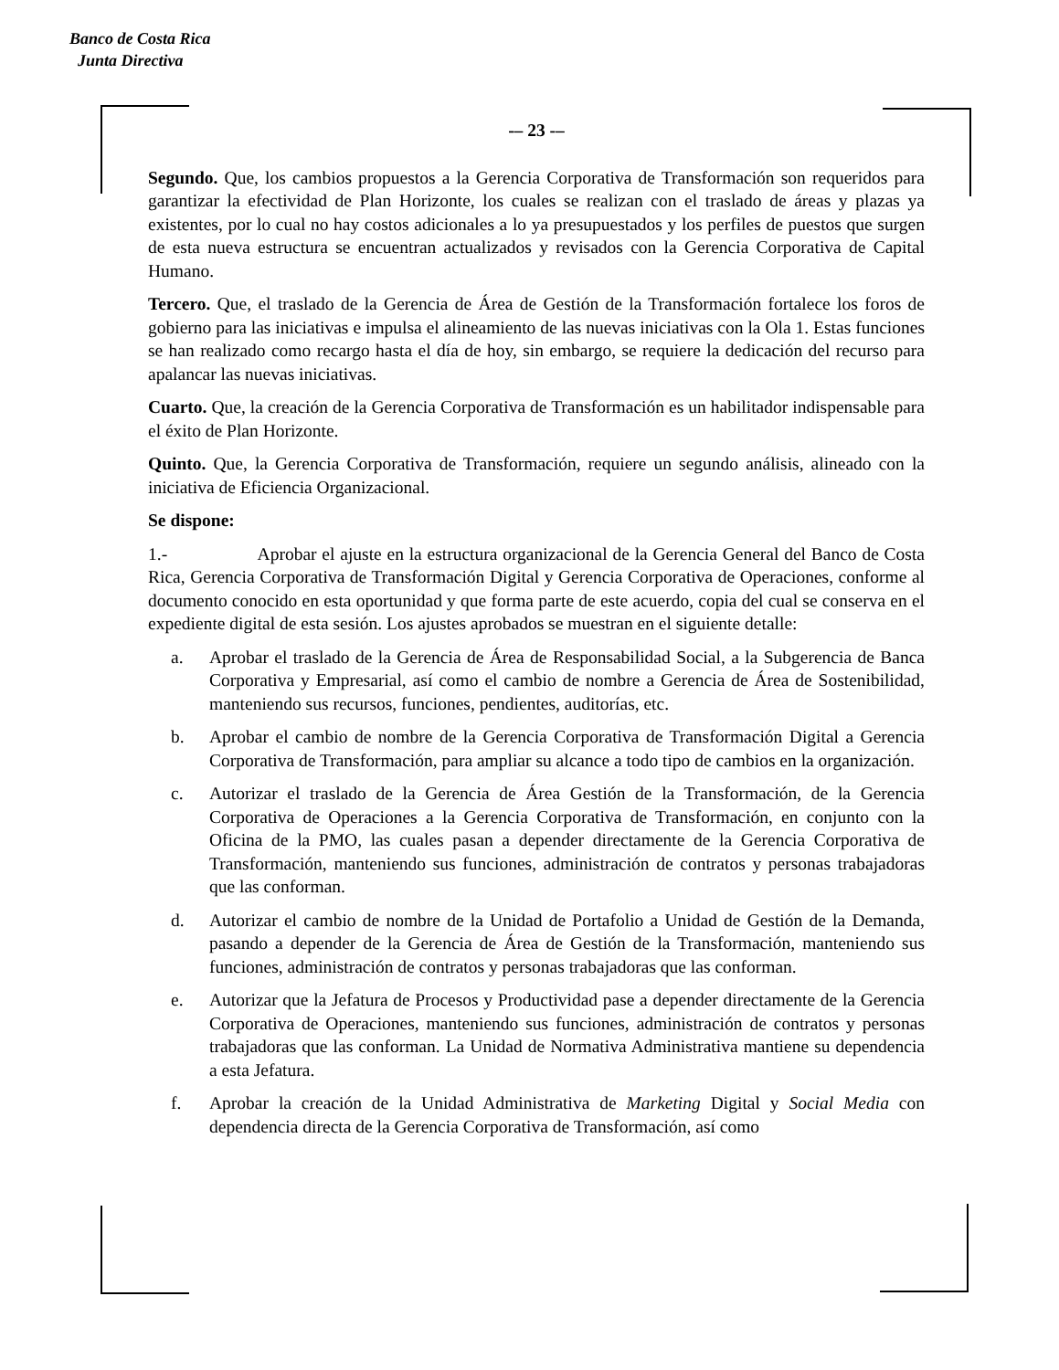Banco de Costa Rica
Junta Directiva
-– 23 -–
Segundo. Que, los cambios propuestos a la Gerencia Corporativa de Transformación son requeridos para garantizar la efectividad de Plan Horizonte, los cuales se realizan con el traslado de áreas y plazas ya existentes, por lo cual no hay costos adicionales a lo ya presupuestados y los perfiles de puestos que surgen de esta nueva estructura se encuentran actualizados y revisados con la Gerencia Corporativa de Capital Humano.
Tercero. Que, el traslado de la Gerencia de Área de Gestión de la Transformación fortalece los foros de gobierno para las iniciativas e impulsa el alineamiento de las nuevas iniciativas con la Ola 1. Estas funciones se han realizado como recargo hasta el día de hoy, sin embargo, se requiere la dedicación del recurso para apalancar las nuevas iniciativas.
Cuarto. Que, la creación de la Gerencia Corporativa de Transformación es un habilitador indispensable para el éxito de Plan Horizonte.
Quinto. Que, la Gerencia Corporativa de Transformación, requiere un segundo análisis, alineado con la iniciativa de Eficiencia Organizacional.
Se dispone:
1.- Aprobar el ajuste en la estructura organizacional de la Gerencia General del Banco de Costa Rica, Gerencia Corporativa de Transformación Digital y Gerencia Corporativa de Operaciones, conforme al documento conocido en esta oportunidad y que forma parte de este acuerdo, copia del cual se conserva en el expediente digital de esta sesión. Los ajustes aprobados se muestran en el siguiente detalle:
a. Aprobar el traslado de la Gerencia de Área de Responsabilidad Social, a la Subgerencia de Banca Corporativa y Empresarial, así como el cambio de nombre a Gerencia de Área de Sostenibilidad, manteniendo sus recursos, funciones, pendientes, auditorías, etc.
b. Aprobar el cambio de nombre de la Gerencia Corporativa de Transformación Digital a Gerencia Corporativa de Transformación, para ampliar su alcance a todo tipo de cambios en la organización.
c. Autorizar el traslado de la Gerencia de Área Gestión de la Transformación, de la Gerencia Corporativa de Operaciones a la Gerencia Corporativa de Transformación, en conjunto con la Oficina de la PMO, las cuales pasan a depender directamente de la Gerencia Corporativa de Transformación, manteniendo sus funciones, administración de contratos y personas trabajadoras que las conforman.
d. Autorizar el cambio de nombre de la Unidad de Portafolio a Unidad de Gestión de la Demanda, pasando a depender de la Gerencia de Área de Gestión de la Transformación, manteniendo sus funciones, administración de contratos y personas trabajadoras que las conforman.
e. Autorizar que la Jefatura de Procesos y Productividad pase a depender directamente de la Gerencia Corporativa de Operaciones, manteniendo sus funciones, administración de contratos y personas trabajadoras que las conforman. La Unidad de Normativa Administrativa mantiene su dependencia a esta Jefatura.
f. Aprobar la creación de la Unidad Administrativa de Marketing Digital y Social Media con dependencia directa de la Gerencia Corporativa de Transformación, así como